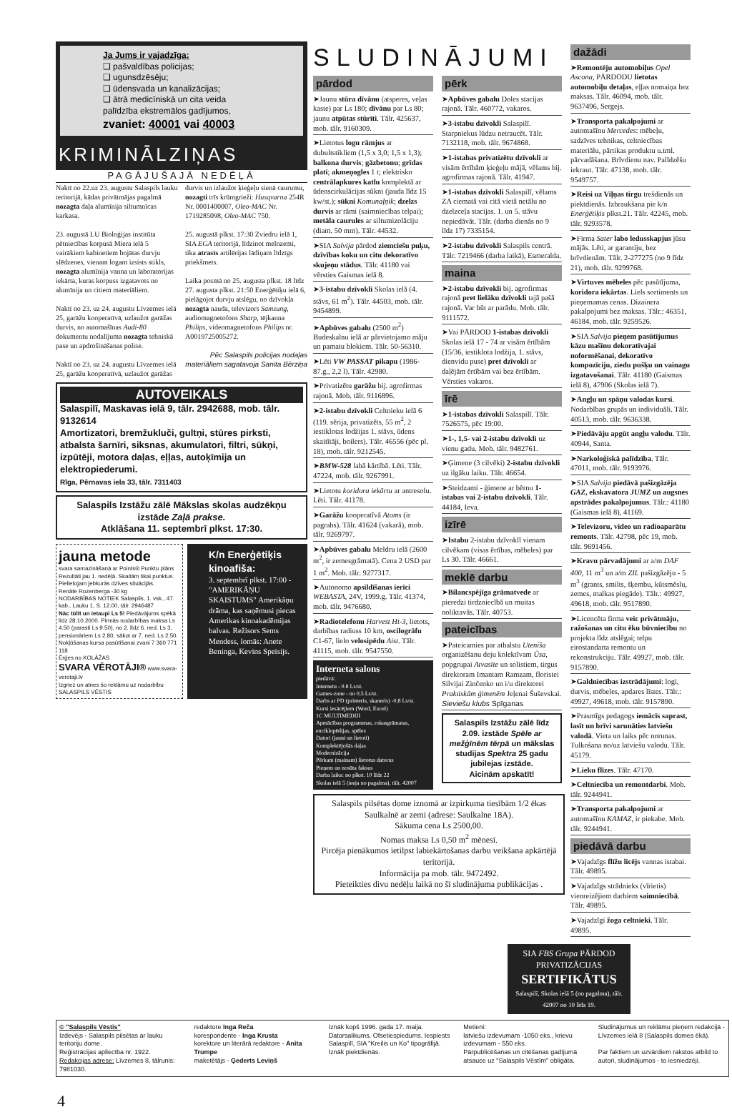Ja Jums ir vajadzīga:
❑ pašvaldības policijas;
❑ ugunsdzēsēju;
❑ ūdensvada un kanalizācijas;
❑ ātrā medicīniskā un cita veida palīdzība ekstremālos gadījumos,
zvaniet: 40001 vai 40003
KRIMINĀLZIŅAS
PAGĀJUŠAJĀ NEDĒĻĀ
Naktī no 22.uz 23. augustu Salaspils lauku teritorijā, kādas privātmājas pagalmā nozagta daļa alumīnija siltumnīcas karkasa.
23. augustā LU Bioloģijas institūta pētniecības korpusā Miera ielā 5 vairākiem kabinetiem bojātas durvju slēdzenes, vienam logam izsists stikls, nozagta alumīnija vanna un laboratorijas iekārta, kuras korpuss izgatavots no alumīnija un citiem materiāliem.
Naktī no 23. uz 24. augustu Līvzemes ielā 25, garāžu kooperatīvā, uzlaužot garāžas durvis, no automašīnas Audi-80 dokumentu nodalījuma nozagta tehniskā pase un apdrošināšanas polise.
Naktī no 23. uz 24. augustu Līvzemes ielā 25, garāžu kooperatīvā, uzlaužot garāžas durvis un izlaužot ķieģeļu sienā caurumu, nozagti trīs krūmgrieži: Husqvarna 254R Nr. 0001400007, Oleo-MAC Nr. 1719285098, Oleo-MAC 750.
25. augustā plkst. 17:30 Zviedru ielā 1, SIA EGA teritorijā, līdzinot melnzemi, tika atrasts artilērijas lādiņam līdzīgs priekšmets.
Laika posmā no 25. augusta plkst. 18 līdz 27. augusta plkst. 21:50 Enerģētiķu ielā 6, pielāgojot durvju atslēgu, no dzīvokļa nozagta nauda, televizors Samsung, audiomagnetofons Sharp, tējkanna Philips, videomagnetofons Philips nr. A0019725005272.
Pēc Salaspils policijas nodaļas materiāliem sagatavoja Sanita Bērziņa
AUTOVEIKALS
Salaspilī, Maskavas ielā 9, tālr. 2942688, mob. tālr. 9132614
Amortizatori, bremžukluči, gultņi, stūres pirksti, atbalsta šarnīri, siksnas, akumulatori, filtri, sūkņi, izpūtēji, motora daļas, eļļas, autoķīmija un elektropiederumi.
Rīga, Pērnavas iela 33, tālr. 7311403
Salaspils Izstāžu zālē Mākslas skolas audzēkņu izstāde Zaļā prakse.
Atklāšana 11. septembrī plkst. 17:30.
jauna metode
svara samazināšanā ar Points® Punktu plāns
Rezultāti jau 1. nedēļā. Skaitām tikai punktus. Pielietojam jebkurās dzīves situācijās.
Renāte Rozenberga -30 kg
NODARBĪBAS NOTIEK Salaspils, 1. vsk., 47. kab., Lauku 1, S. 12.00, tālr. 2946487
Nāc tūlīt un ietaupi Ls 5! Piedāvājums spēkā līdz 28.10.2000. Pirmās nodarbības maksa Ls 4.50 (parasti Ls 9.50), no 2. līdz 6. ned. Ls 3, pensionāriem Ls 2.80, sākot ar 7. ned. Ls 2.50. Nokļūšanas kursa pasūtīšanai zvani 7 360 771 118
Ērģes no KOLĀŽAS
SVARA VĒROTĀJI® www.svara-verotaji.lv
Izgriez un atnes šo reklāmu uz nodarbību SALASPILS VĒSTIS
K/n Enerģētiķis kinoafiša:
3. septembrī plkst. 17:00 - "AMERIKĀŅU SKAISTUMS" Amerikāņu drāma, kas saņēmusi piecas Amerikas kinoakadēmijas balvas. Režisors Sems Mendess, lomās: Anete Beninga, Kevins Speisijs.
SLUDINĀJUMI
pārdod
➤Jaunu stūra dīvānu (atsperes, veļas kaste) par Ls 180; dīvānu par Ls 80; jaunu atpūtas stūrīti. Tālr. 425637, mob. tālr. 9160309.
➤Lietotus logu rāmjus ar dubultstikliem (1,5 x 3,0; 1,5 x 1,3); balkona durvis; gāzbetonu; grīdas plati; akmeņogles 1 t; elektrisko centrālapkures katlu komplektā ar ūdenscirkulācijas sūkni (jauda līdz 15 kw/st.); sūkni Komunaļņik; dzelzs durvis ar rāmi (saimniecības telpai); metāla caurules ar siltumizolāciju (diam. 50 mm). Tālr. 44532.
➤SIA Salvija pārdod ziemciešu puķu, dzīvības koku un citu dekoratīvo skujeņu stādus. Tālr. 41180 vai vērsties Gaismas ielā 8.
➤3-istabu dzīvokli Skolas ielā (4. stāvs, 61 m<sup>2</sup>). Tālr. 44503, mob. tālr. 9454899.
➤Apbūves gabalu (2500 m<sup>2</sup>) Budeskalnu ielā ar pārvietojamo māju un pamatu blokiem. Tālr. 50-56310.
➤Lēti VW PASSAT pikapu (1986-87.g., 2,2 l). Tālr. 42980.
➤Privatizētu garāžu bij. agrofirmas rajonā. Mob. tālr. 9116896.
➤2-istabu dzīvokli Celtnieku ielā 6 (119. sērija, privatizēts, 55 m<sup>2</sup>, 2 iestiklotas lodžijas 1. stāvs, ūdens skaitītāji, boilers). Tālr. 46556 (pēc pl. 18), mob. tālr. 9212545.
➤BMW-528 labā kārtībā. Lēti. Tālr. 47224, mob. tālr. 9267991.
➤Lietotu koridora iekārtu ar antresolu. Lēti. Tālr. 41178.
➤Garāžu kooperatīvā Atoms (ir pagrabs). Tālr. 41624 (vakarā), mob. tālr. 9269797.
➤Apbūves gabalu Meldru ielā (2600 m<sup>2</sup>, ir zemesgrāmatā). Cena 2 USD par 1 m<sup>2</sup>. Mob. tālr. 9277317.
➤Autonomo apsildīšanas ierīci WEBASTA, 24V, 1999.g. Tālr. 41374, mob. tālr. 9476680.
➤Radiotelefonu Harvest Ht-3, lietots, darbības radiuss 10 km, oscilogrāfu C1-67, lielo velosipēdu Aist. Tālr. 41115, mob. tālr. 9547550.
Interneta salons
piedāvā:
Internetu - 0.8 Ls/st.
Games-zone - no 0,5 Ls/st.
Darbs ar PD (printeris, skaneris) -0,8 Ls/st.
Kursi iesācējiem (Word, Excel)
1C MULTIMEDIJI
Apmācības programmas, rokasgrāmatas, enciklopēdijas, spēles
Datori (jauni un lietoti)
Komplektējošās daļas
Modernizācija
Pērkam (mainam) lietotus datorus
Pieņem un nosūta faksus
Darba laiks: no plkst. 10 līdz 22
Skolas ielā 5 (ieeja no pagalma), tālr. 42007
pērk
➤Apbūves gabalu Doles stacijas rajonā. Tālr. 460772, vakaros.
➤3-istabu dzīvokli Salaspilī. Starpniekus lūdzu netraucēt. Tālr. 7132118, mob. tālr. 9674868.
➤1-istabas privatizētu dzīvokli ar visām ērtībām ķieģeļu mājā, vēlams bij. agrofirmas rajonā. Tālr. 41947.
➤1-istabas dzīvokli Salaspilī, vēlams ZA ciematā vai citā vietā netālu no dzelzceļa stacijas. 1. un 5. stāvu nepiedāvāt. Tālr. (darba dienās no 9 līdz 17) 7335154.
➤2-istabu dzīvokli Salaspils centrā. Tālr. 7219466 (darba laikā), Esmeralda.
maina
➤2-istabu dzīvokli bij. agrofirmas rajonā pret lielāku dzīvokli tajā pašā rajonā. Var būt ar parādu. Mob. tālr. 9111572.
➤Vai PĀRDOD 1-istabas dzīvokli Skolas ielā 17 - 74 ar visām ērtībām (15/36, iestiklota lodžija, 1. stāvs, dienvidu puse) pret dzīvokli ar daļējām ērtībām vai bez ērtībām. Vērsties vakaros.
īrē
➤1-istabas dzīvokli Salaspilī. Tālr. 7526575, pēc 19:00.
➤1-, 1,5- vai 2-istabu dzīvokli uz vienu gadu. Mob. tālr. 9482761.
➤Ģimene (3 cilvēki) 2-istabu dzīvokli uz ilgāku laiku. Tālr. 46654.
➤Steidzami - ģimene ar bērnu 1-istabas vai 2-istabu dzīvokli. Tālr. 44184, Ieva.
izīrē
➤Istabu 2-istabu dzīvoklī vienam cilvēkam (visas ērtības, mēbeles) par Ls 30. Tālr. 46661.
meklē darbu
➤Bilancspējīga grāmatvede ar pieredzi tirdzniecībā un muitas noliktavās. Tālr. 40753.
pateicības
➤Pateicamies par atbalstu Utenīša organizēšanu deju kolektīvam Ūsa, popgrupai Atvasīte un solistiem, tirgus direktoram Imantam Ramzam, floristei Silvijai Zinčenko un i/u direktorei Praktiskām ģimenēm Jeļenai Šuševskai. Sieviešu klubs Spīganas
Salaspils Izstāžu zālē līdz 2.09. izstāde Spēle ar mežģīnēm tērpā un mākslas studijas Spektra 25 gadu jubilejas izstāde.
Aicinām apskatīt!
Salaspils pilsētas dome iznomā ar izpirkuma tiesībām 1/2 ēkas Saulkalnē ar zemi (adrese: Saulkalne 18A).
Sākuma cena Ls 2500,00.
Nomas maksa Ls 0,50 m<sup>2</sup> mēnesī.
Pircēja pienākumos ietilpst labiekārtošanas darbu veikšana apkārtējā teritorijā.
Informācija pa mob. tālr. 9472492.
Pieteikties divu nedēļu laikā no šī sludinājuma publikācijas .
dažādi
➤Remontēju automobiļus Opel Ascona, PĀRDODU lietotas automobiļu detaļas, eļļas nomaiņa bez maksas. Tālr. 46094, mob. tālr. 9637496, Sergejs.
➤Transporta pakalpojumi ar automašīnu Mercedes: mēbeļu, sadzīves tehnikas, celtniecības materiālu, pārtikas produktu u.tml. pārvadāšana. Brīvdienu nav. Palīdzēšu iekraut. Tālr. 47138, mob. tālr. 9549757.
➤Reisi uz Viļņas tirgu trešdienās un piektdienās. Izbraukšana pie k/n Enerģētiķis plkst.21. Tālr. 42245, mob. tālr. 9293578.
➤Firma Sater labo ledusskapjus jūsu mājās. Lēti, ar garantiju, bez brīvdienām. Tālr. 2-277275 (no 9 līdz 21), mob. tālr. 9299768.
➤Virtuves mēbeles pēc pasūtījuma, koridora iekārtas. Liels sortiments un pieņemamas cenas. Dizainera pakalpojumi bez maksas. Tālr.: 46351, 46184, mob. tālr. 9259526.
➤SIA Salvija pieņem pasūtījumus kāzu mašīnu dekoratīvajai noformēšanai, dekoratīvo kompozīciju, ziedu pušķu un vainagu izgatavošanai. Tālr. 41180 (Gaismas ielā 8), 47906 (Skolas ielā 7).
➤Angļu un spāņu valodas kursi. Nodarbības grupās un individuāli. Tālr. 40513, mob. tālr. 9636338.
➤Piedāvāju apgūt angļu valodu. Tālr. 40944, Santa.
➤Narkoloģiskā palīdzība. Tālr. 47011, mob. tālr. 9193976.
➤SIA Salvija piedāvā pašizgāzēja GAZ, ekskavatora JUMZ un augsnes apstrādes pakalpojumus. Tālr.: 41180 (Gaismas ielā 8), 41169.
➤Televizoru, video un radioaparātu remonts. Tālr. 42798, pēc 19, mob. tālr. 9691456.
➤Kravu pārvadājumi ar a/m DAF 400, 11 m<sup>3</sup> un a/m ZIL pašizgāzēju - 5 m<sup>3</sup> (grants, smilts, šķembu, kūtsmēslu, zemes, malkas piegāde). Tālr.: 49927, 49618, mob. tālr. 9517890.
➤Licencēta firma veic privātmāju, ražošanas un citu ēku būvniecību no projekta līdz atslēgai; telpu eirostandarta remontu un rekonstrukciju. Tālr. 49927, mob. tālr. 9157890.
➤Galdniecības izstrādājumi: logi, durvis, mēbeles, apdares līstes. Tālr.: 49927, 49618, mob. tālr. 9157890.
➤Prasmīgs pedagogs iemācīs saprast, lasīt un brīvi sarunāties latviešu valodā. Vieta un laiks pēc norunas. Tulkošana no/uz latviešu valodu. Tālr. 45179.
➤Lieku flīzes. Tālr. 47170.
➤Celtniecība un remontdarbi. Mob. tālr. 9244941.
➤Transporta pakalpojumi ar automašīnu KAMAZ, ir piekabe. Mob. tālr. 9244941.
piedāvā darbu
➤Vajadzīgs flīžu licējs vannas istabai. Tālr. 49895.
➤Vajadzīgs strādnieks (vīrietis) vienreizējiem darbiem saimniecībā. Tālr. 49895.
➤Vajadzīgi žoga celtnieki. Tālr. 49895.
SIA FBS Grupa PĀRDOD PRIVATIZĀCIJAS SERTIFIKĀTUS
Salaspilī, Skolas ielā 5 (no pagalma), tālr. 42007 no 10 līdz 19.
© "Salaspils Vēstis"
Izdevējs - Salaspils pilsētas ar lauku teritoriju dome.
Reģistrācijas apliecība nr. 1922.
Redakcijas adrese: Līvzemes 8, tālrunis: 7981030.
redaktore Inga Reča
korespondente - Inga Krusta
korektore un literārā redaktore - Anita Trumpe
maketētājs - Ģederts Leviņš
Iznāk kopš 1996. gada 17. maija. Datorsalikums. Ofsetiespiedums. Iespiests Salaspilī, SIA "Kreilis un Ko" tipogrāfijā. Iznāk piektdienās.
Metieni:
latviešu izdevumam -1050 eks., krievu izdevumam - 550 eks.
Pārpublicēšanas un citēšanas gadījumā atsauce uz "Salaspils Vēstīm" obligāta.
Sludinājumus un reklāmu pieņem redakcijā - Līvzemes ielā 8 (Salaspils domes ēkā).
Par faktiem un uzvārdiem rakstos atbild to autori, sludinājumos - to iesniedzēji.
4